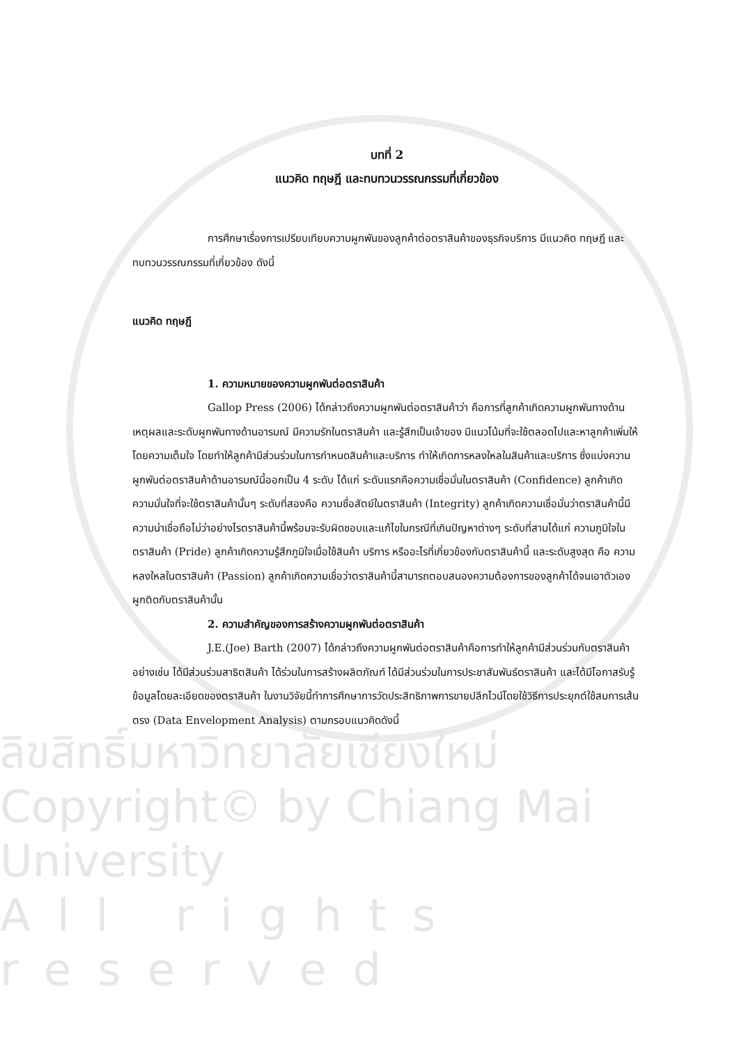บทที่ 2
แนวคิด ทฤษฎี และทบทวนวรรณกรรมที่เกี่ยวข้อง
การศึกษาเรื่องการเปรียบเทียบความผูกพันของลูกค้าต่อตราสินค้าของธุรกิจบริการ มีแนวคิด ทฤษฎี และทบทวนวรรณกรรมที่เกี่ยวข้อง ดังนี้
แนวคิด ทฤษฎี
1. ความหมายของความผูกพันต่อตราสินค้า
Gallop Press (2006) ได้กล่าวถึงความผูกพันต่อตราสินค้าว่า คือการที่ลูกค้าเกิดความผูกพันทางด้านเหตุผลและระดับผูกพันทางด้านอารมณ์ มีความรักในตราสินค้า และรู้สึกเป็นเจ้าของ มีแนวโน้มที่จะใช้ตลอดไปและหาลูกค้าเพิ่มให้โดยความเต็มใจ โดยทำให้ลูกค้ามีส่วนร่วมในการกำหนดสินค้าและบริการ ทำให้เกิดการหลงใหลในสินค้าและบริการ ซึ่งแบ่งความผูกพันต่อตราสินค้าด้านอารมณ์นี้ออกเป็น 4 ระดับ ได้แก่ ระดับแรกคือความเชื่อมั่นในตราสินค้า (Confidence) ลูกค้าเกิดความมั่นใจที่จะใช้ตราสินค้านั้นๆ ระดับที่สองคือ ความซื่อสัตย์ในตราสินค้า (Integrity) ลูกค้าเกิดความเชื่อมั่นว่าตราสินค้านี้มีความน่าเชื่อถือไม่ว่าอย่างไรตราสินค้านี้พร้อมจะรับผิดชอบและแก้ไขในกรณีที่เกินปัญหาต่างๆ ระดับที่สามได้แก่ ความภูมิใจในตราสินค้า (Pride) ลูกค้าเกิดความรู้สึกภูมิใจเมื่อใช้สินค้า บริการ หรืออะไรที่เกี่ยวข้องกับตราสินค้านี้ และระดับสูงสุด คือ ความหลงใหลในตราสินค้า (Passion) ลูกค้าเกิดความเชื่อว่าตราสินค้านี้สามารถตอบสนองความต้องการของลูกค้าได้จนเอาตัวเองผูกติดกับตราสินค้านั้น
2. ความสำคัญของการสร้างความผูกพันต่อตราสินค้า
J.E.(Joe) Barth (2007) ได้กล่าวถึงความผูกพันต่อตราสินค้าคือการทำให้ลูกค้ามีส่วนร่วมกับตราสินค้าอย่างเช่น ได้มีส่วนร่วมสาธิตสินค้า ได้ร่วมในการสร้างผลิตภัณฑ์ ได้มีส่วนร่วมในการประชาสัมพันธ์ตราสินค้า และได้มีโอกาสรับรู้ข้อมูลโดยละเอียดของตราสินค้า ในงานวิจัยนี้ทำการศึกษาการวัดประสิทธิภาพการขายปลีกไวน์โดยใช้วิธีการประยุกต์ใช้สมการเส้นตรง (Data Envelopment Analysis) ตามกรอบแนวคิดดังนี้
ลิขสิทธิ์มหาวิทยาลัยเชียงใหม่
Copyright© by Chiang Mai University
All rights reserved